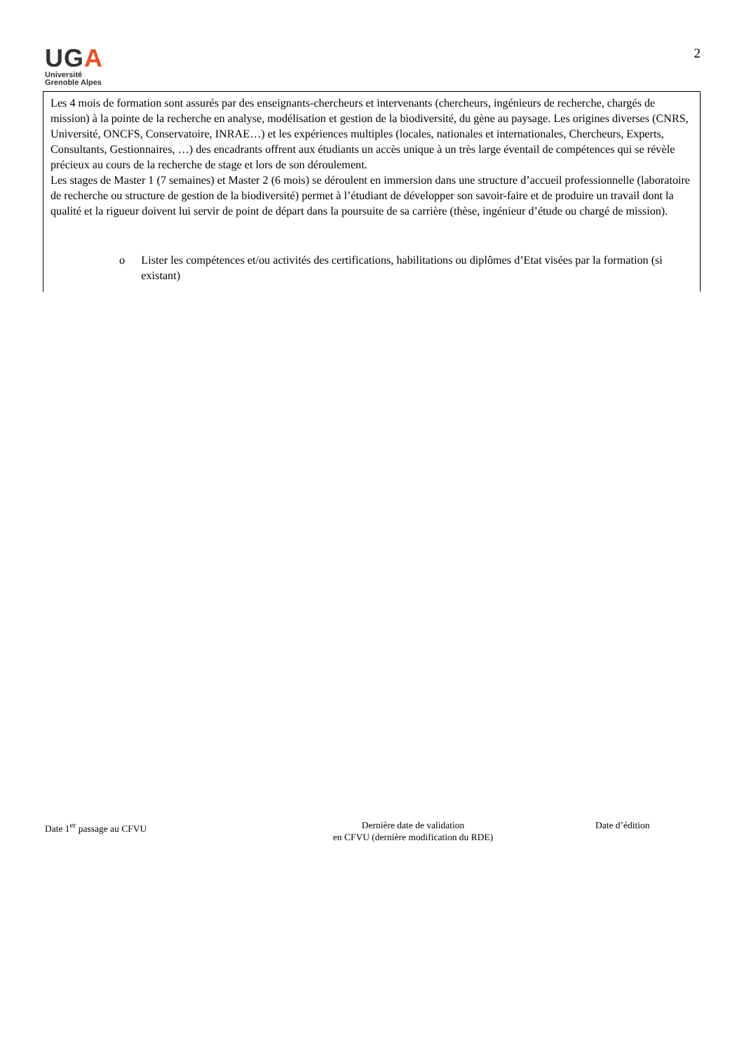UGA
Université
Grenoble Alpes
2
Les 4 mois de formation sont assurés par des enseignants-chercheurs et intervenants (chercheurs, ingénieurs de recherche, chargés de mission) à la pointe de la recherche en analyse, modélisation et gestion de la biodiversité, du gène au paysage. Les origines diverses (CNRS, Université, ONCFS, Conservatoire, INRAE…) et les expériences multiples (locales, nationales et internationales, Chercheurs, Experts, Consultants, Gestionnaires, …) des encadrants offrent aux étudiants un accès unique à un très large éventail de compétences qui se révèle précieux au cours de la recherche de stage et lors de son déroulement.
Les stages de Master 1 (7 semaines) et Master 2 (6 mois) se déroulent en immersion dans une structure d’accueil professionnelle (laboratoire de recherche ou structure de gestion de la biodiversité) permet à l’étudiant de développer son savoir-faire et de produire un travail dont la qualité et la rigueur doivent lui servir de point de départ dans la poursuite de sa carrière (thèse, ingénieur d’étude ou chargé de mission).
o Lister les compétences et/ou activités des certifications, habilitations ou diplômes d’Etat visées par la formation (si existant)
Date 1<sup>er</sup> passage au CFVU Dernière date de validation
en CFVU (dernière modification du RDE)
Date d’édition